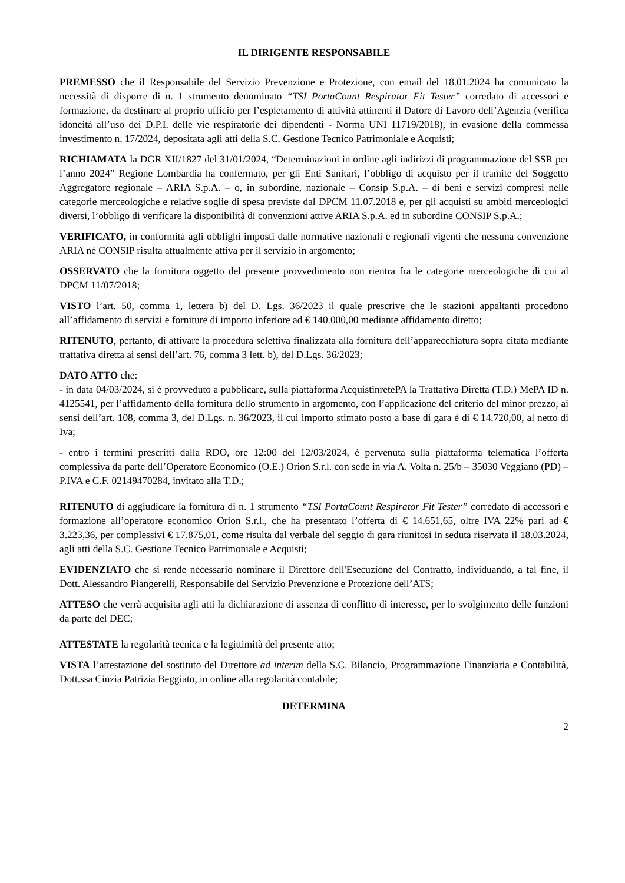IL DIRIGENTE RESPONSABILE
PREMESSO che il Responsabile del Servizio Prevenzione e Protezione, con email del 18.01.2024 ha comunicato la necessità di disporre di n. 1 strumento denominato “TSI PortaCount Respirator Fit Tester” corredato di accessori e formazione, da destinare al proprio ufficio per l’espletamento di attività attinenti il Datore di Lavoro dell’Agenzia (verifica idoneità all’uso dei D.P.I. delle vie respiratorie dei dipendenti - Norma UNI 11719/2018), in evasione della commessa investimento n. 17/2024, depositata agli atti della S.C. Gestione Tecnico Patrimoniale e Acquisti;
RICHIAMATA la DGR XII/1827 del 31/01/2024, “Determinazioni in ordine agli indirizzi di programmazione del SSR per l’anno 2024” Regione Lombardia ha confermato, per gli Enti Sanitari, l’obbligo di acquisto per il tramite del Soggetto Aggregatore regionale – ARIA S.p.A. – o, in subordine, nazionale – Consip S.p.A. – di beni e servizi compresi nelle categorie merceologiche e relative soglie di spesa previste dal DPCM 11.07.2018 e, per gli acquisti su ambiti merceologici diversi, l’obbligo di verificare la disponibilità di convenzioni attive ARIA S.p.A. ed in subordine CONSIP S.p.A.;
VERIFICATO, in conformità agli obblighi imposti dalle normative nazionali e regionali vigenti che nessuna convenzione ARIA né CONSIP risulta attualmente attiva per il servizio in argomento;
OSSERVATO che la fornitura oggetto del presente provvedimento non rientra fra le categorie merceologiche di cui al DPCM 11/07/2018;
VISTO l’art. 50, comma 1, lettera b) del D. Lgs. 36/2023 il quale prescrive che le stazioni appaltanti procedono all’affidamento di servizi e forniture di importo inferiore ad € 140.000,00 mediante affidamento diretto;
RITENUTO, pertanto, di attivare la procedura selettiva finalizzata alla fornitura dell’apparecchiatura sopra citata mediante trattativa diretta ai sensi dell’art. 76, comma 3 lett. b), del D.Lgs. 36/2023;
DATO ATTO che:
- in data 04/03/2024, si è provveduto a pubblicare, sulla piattaforma AcquistinretePA la Trattativa Diretta (T.D.) MePA ID n. 4125541, per l’affidamento della fornitura dello strumento in argomento, con l’applicazione del criterio del minor prezzo, ai sensi dell’art. 108, comma 3, del D.Lgs. n. 36/2023, il cui importo stimato posto a base di gara è di € 14.720,00, al netto di Iva;
- entro i termini prescritti dalla RDO, ore 12:00 del 12/03/2024, è pervenuta sulla piattaforma telematica l’offerta complessiva da parte dell’Operatore Economico (O.E.) Orion S.r.l. con sede in via A. Volta n. 25/b – 35030 Veggiano (PD) – P.IVA e C.F. 02149470284, invitato alla T.D.;
RITENUTO di aggiudicare la fornitura di n. 1 strumento “TSI PortaCount Respirator Fit Tester” corredato di accessori e formazione all’operatore economico Orion S.r.l., che ha presentato l’offerta di € 14.651,65, oltre IVA 22% pari ad € 3.223,36, per complessivi € 17.875,01, come risulta dal verbale del seggio di gara riunitosi in seduta riservata il 18.03.2024, agli atti della S.C. Gestione Tecnico Patrimoniale e Acquisti;
EVIDENZIATO che si rende necessario nominare il Direttore dell'Esecuzione del Contratto, individuando, a tal fine, il Dott. Alessandro Piangerelli, Responsabile del Servizio Prevenzione e Protezione dell’ATS;
ATTESO che verrà acquisita agli atti la dichiarazione di assenza di conflitto di interesse, per lo svolgimento delle funzioni da parte del DEC;
ATTESTATE la regolarità tecnica e la legittimità del presente atto;
VISTA l’attestazione del sostituto del Direttore ad interim della S.C. Bilancio, Programmazione Finanziaria e Contabilità, Dott.ssa Cinzia Patrizia Beggiato, in ordine alla regolarità contabile;
DETERMINA
2